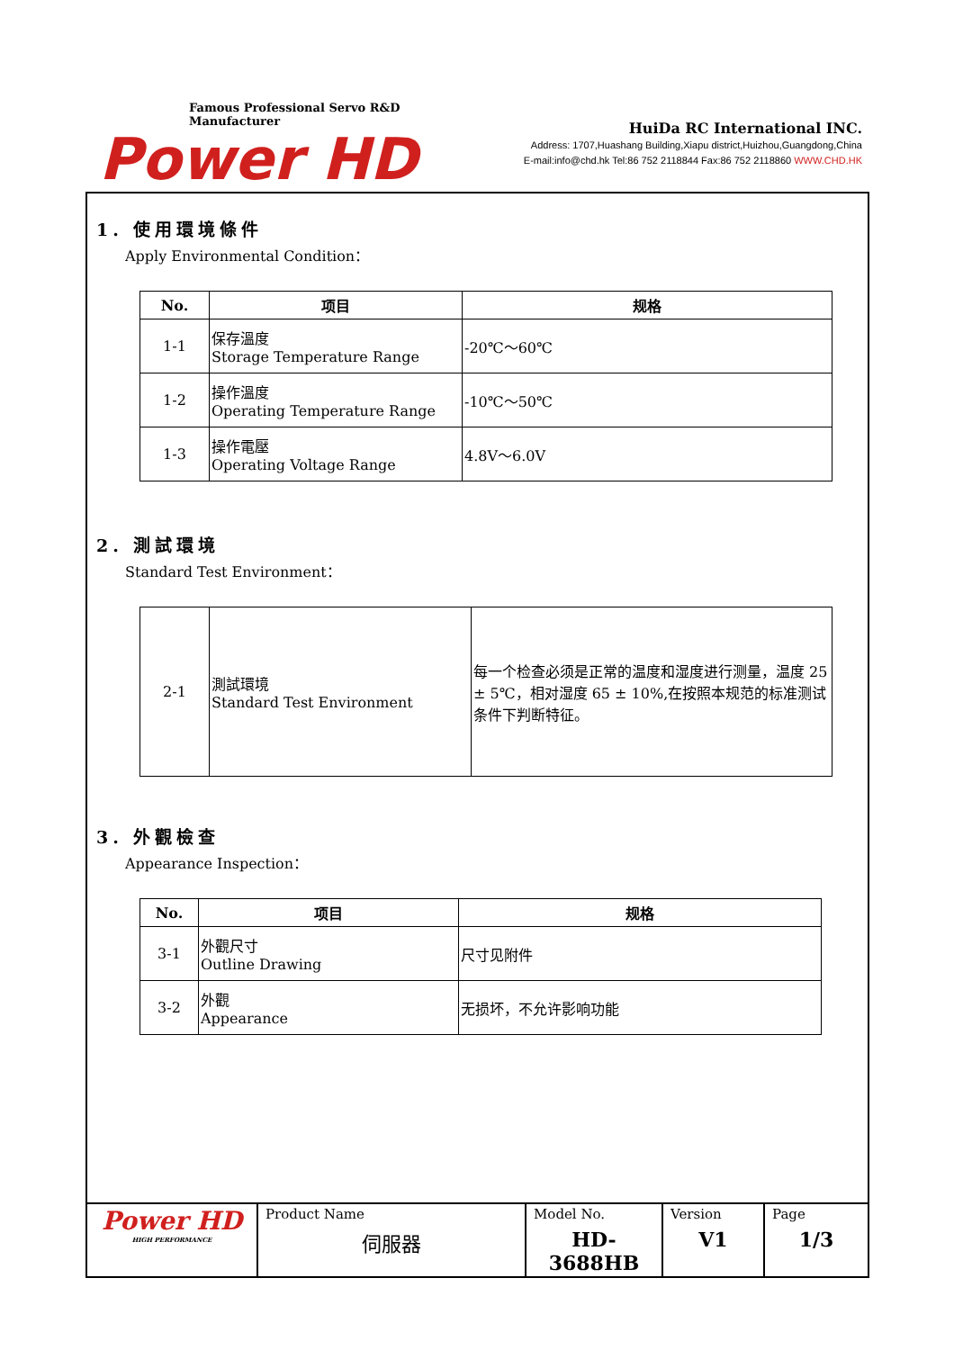Famous Professional Servo R&D Manufacturer
Power HD
HuiDa RC International INC.
Address: 1707,Huashang Building,Xiapu district,Huizhou,Guangdong,China
E-mail:info@chd.hk Tel:86 752 2118844 Fax:86 752 2118860 WWW.CHD.HK
1. 使用環境條件
Apply Environmental Condition：
| No. | 项目 | 规格 |
| --- | --- | --- |
| 1-1 | 保存溫度 Storage Temperature Range | -20℃～60℃ |
| 1-2 | 操作溫度 Operating Temperature Range | -10℃～50℃ |
| 1-3 | 操作電壓 Operating Voltage Range | 4.8V～6.0V |
2. 測試環境
Standard Test Environment：
| 2-1 | 測試環境 Standard Test Environment | 每一个检查必须是正常的温度和湿度进行测量，温度 25 ± 5℃，相对湿度 65 ± 10%,在按照本规范的标准测试条件下判断特征。 |
3. 外觀檢查
Appearance Inspection：
| No. | 项目 | 规格 |
| --- | --- | --- |
| 3-1 | 外觀尺寸 Outline Drawing | 尺寸见附件 |
| 3-2 | 外觀 Appearance | 无损坏，不允许影响功能 |
| Power HD HIGH PERFORMANCE | Product Name 伺服器 | Model No. HD-3688HB | Version V1 | Page 1/3 |